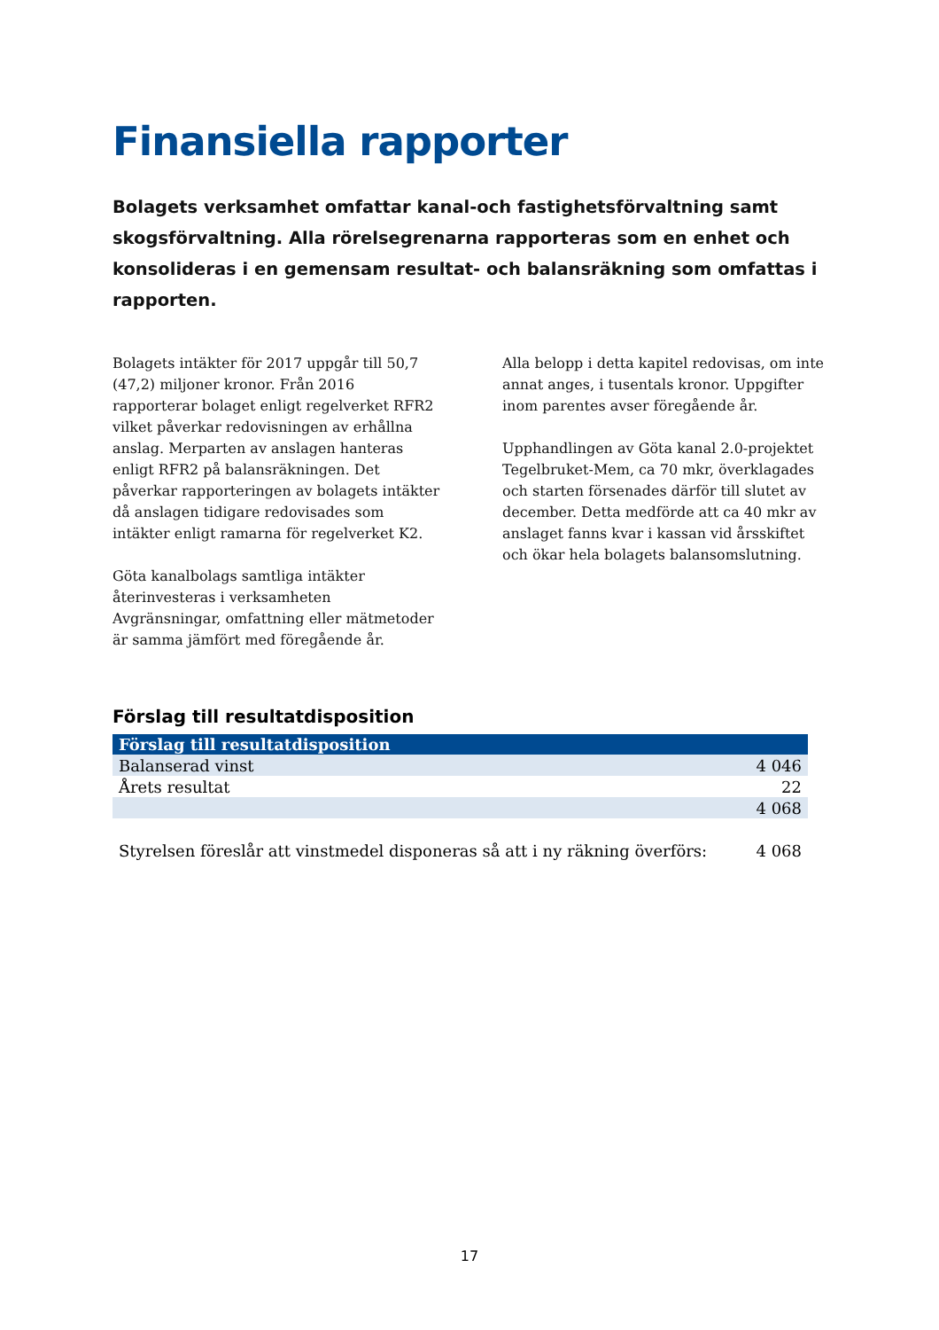Finansiella rapporter
Bolagets verksamhet omfattar kanal-och fastighetsförvaltning samt skogsförvaltning. Alla rörelsegrenarna rapporteras som en enhet och konsolideras i en gemensam resultat- och balansräkning som omfattas i rapporten.
Bolagets intäkter för 2017 uppgår till 50,7 (47,2) miljoner kronor. Från 2016 rapporterar bolaget enligt regelverket RFR2 vilket påverkar redovisningen av erhållna anslag. Merparten av anslagen hanteras enligt RFR2 på balansräkningen. Det påverkar rapporteringen av bolagets intäkter då anslagen tidigare redovisades som intäkter enligt ramarna för regelverket K2.
Göta kanalbolags samtliga intäkter återinvesteras i verksamheten Avgränsningar, omfattning eller mätmetoder är samma jämfört med föregående år.
Alla belopp i detta kapitel redovisas, om inte annat anges, i tusentals kronor. Uppgifter inom parentes avser föregående år.
Upphandlingen av Göta kanal 2.0-projektet Tegelbruket-Mem, ca 70 mkr, överklagades och starten försenades därför till slutet av december. Detta medförde att ca 40 mkr av anslaget fanns kvar i kassan vid årsskiftet och ökar hela bolagets balansomslutning.
Förslag till resultatdisposition
| Förslag till resultatdisposition | |
| --- | --- |
| Balanserad vinst | 4 046 |
| Årets resultat | 22 |
| | 4 068 |
| Styrelsen föreslår att vinstmedel disponeras så att i ny räkning överförs: | 4 068 |
17